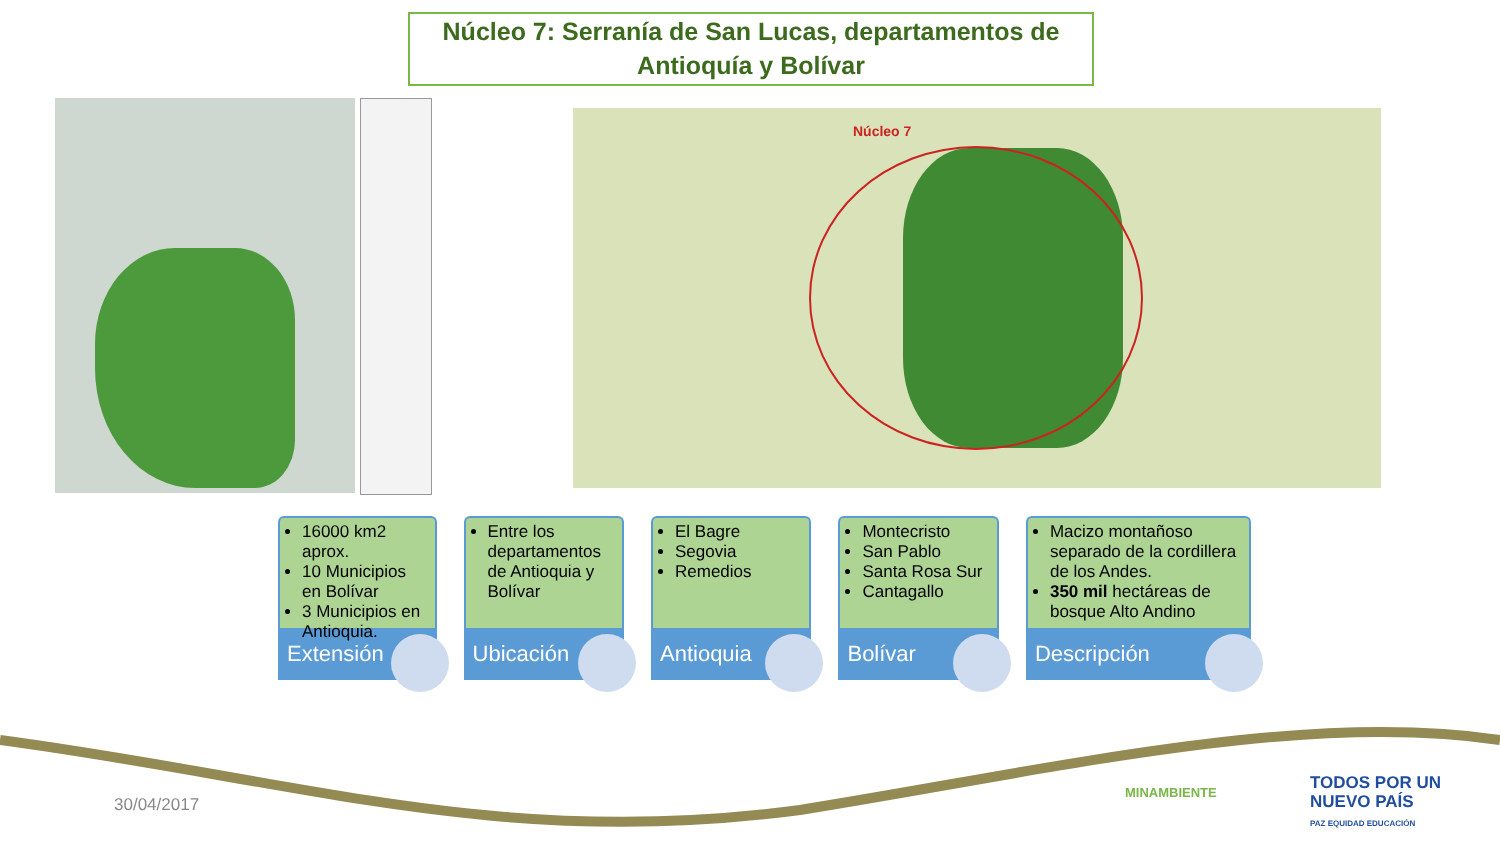Núcleo 7: Serranía de San Lucas, departamentos de
Antioquía y Bolívar
Núcleo 7
16000 km2 aprox.
10 Municipios en Bolívar
3 Municipios en Antioquia.
Extensión
Entre los departamentos de Antioquia y Bolívar
Ubicación
El Bagre
Segovia
Remedios
Antioquia
Montecristo
San Pablo
Santa Rosa Sur
Cantagallo
Bolívar
Macizo montañoso separado de la cordillera de los Andes.
350 mil hectáreas de bosque Alto Andino
Descripción
30/04/2017
MINAMBIENTE
TODOS POR UN
NUEVO PAÍS
PAZ EQUIDAD EDUCACIÓN